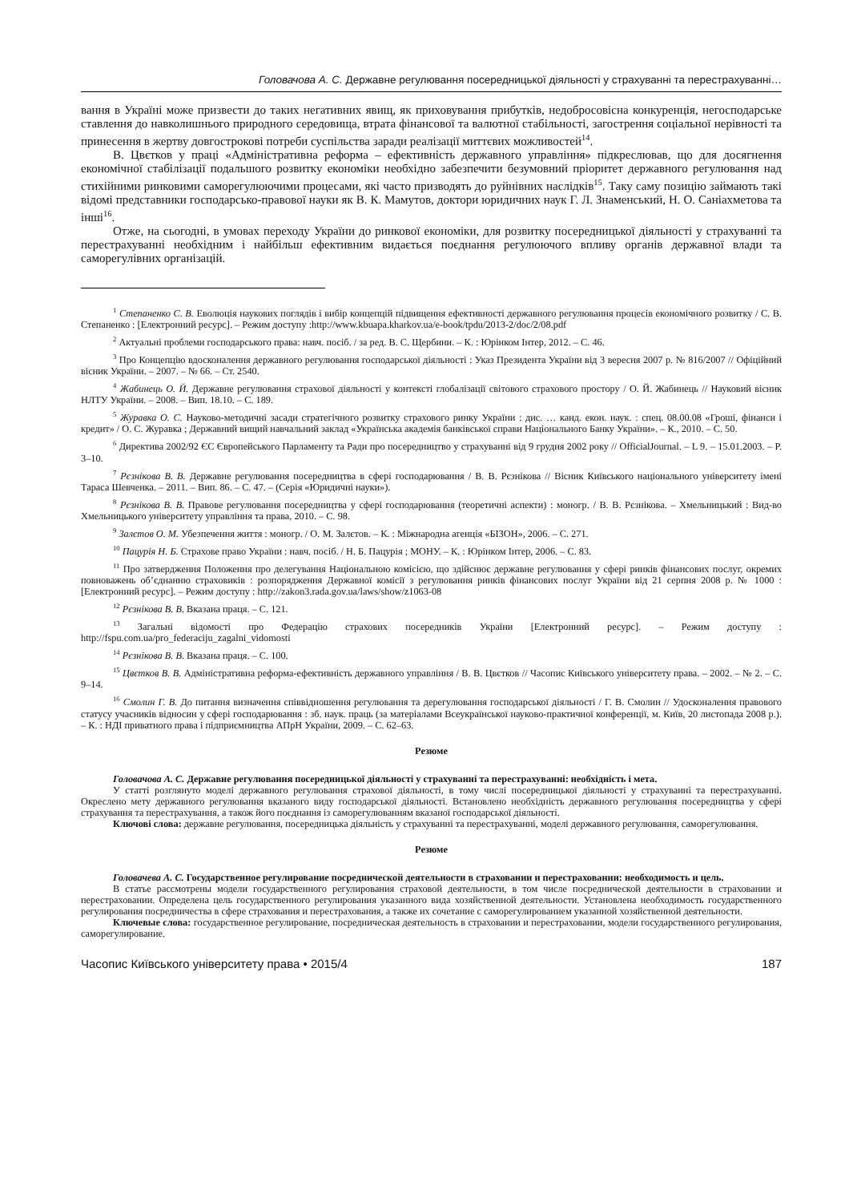Головачова А. С. Державне регулювання посередницької діяльності у страхуванні та перестрахуванні…
вання в Україні може призвести до таких негативних явищ, як приховування прибутків, недобросовісна конкуренція, негосподарське ставлення до навколишнього природного середовища, втрата фінансової та валютної стабільності, загострення соціальної нерівності та принесення в жертву довгострокові потреби суспільства заради реалізації миттєвих можливостей<sup>14</sup>.
В. Цвєтков у праці «Адміністративна реформа – ефективність державного управління» підкреслював, що для досягнення економічної стабілізації подальшого розвитку економіки необхідно забезпечити безумовний пріоритет державного регулювання над стихійними ринковими саморегулюючими процесами, які часто призводять до руйнівних наслідків<sup>15</sup>. Таку саму позицію займають такі відомі представники господарсько-правової науки як В. К. Мамутов, доктори юридичних наук Г. Л. Знаменський, Н. О. Саніахметова та інші<sup>16</sup>.
Отже, на сьогодні, в умовах переходу України до ринкової економіки, для розвитку посередницької діяльності у страхуванні та перестрахуванні необхідним і найбільш ефективним видається поєднання регулюючого впливу органів державної влади та саморегулівних організацій.
<sup>1</sup> Степаненко С. В. Еволюція наукових поглядів і вибір концепцій підвищення ефективності державного регулювання процесів економічного розвитку / С. В. Степаненко : [Електронний ресурс]. – Режим доступу :http://www.kbuapa.kharkov.ua/e-book/tpdu/2013-2/doc/2/08.pdf
<sup>2</sup> Актуальні проблеми господарського права: навч. посіб. / за ред. В. С. Щербини. – К. : Юрінком Інтер, 2012. – С. 46.
<sup>3</sup> Про Концепцію вдосконалення державного регулювання господарської діяльності : Указ Президента України від 3 вересня 2007 р. № 816/2007 // Офіційний вісник України. – 2007. – № 66. – Ст. 2540.
<sup>4</sup> Жабинець О. Й. Державне регулювання страхової діяльності у контексті глобалізації світового страхового простору / О. Й. Жабинець // Науковий вісник НЛТУ України. – 2008. – Вип. 18.10. – С. 189.
<sup>5</sup> Журавка О. С. Науково-методичні засади стратегічного розвитку страхового ринку України : дис. … канд. екон. наук. : спец. 08.00.08 «Гроші, фінанси і кредит» / О. С. Журавка ; Державний вищий навчальний заклад «Українська академія банківської справи Національного Банку України». – К., 2010. – С. 50.
<sup>6</sup> Директива 2002/92 ЄС Європейського Парламенту та Ради про посередництво у страхуванні від 9 грудня 2002 року // OfficialJournal. – L 9. – 15.01.2003. – P. 3–10.
<sup>7</sup> Рєзнікова В. В. Державне регулювання посередництва в сфері господарювання / В. В. Рєзнікова // Вісник Київського національного університету імені Тараса Шевченка. – 2011. – Вип. 86. – С. 47. – (Серія «Юридичні науки»).
<sup>8</sup> Рєзнікова В. В. Правове регулювання посередництва у сфері господарювання (теоретичні аспекти) : моногр. / В. В. Рєзнікова. – Хмельницький : Вид-во Хмельницького університету управління та права, 2010. – С. 98.
<sup>9</sup> Залєтов О. М. Убезпечення життя : моногр. / О. М. Залєтов. – К. : Міжнародна агенція «БІЗОН», 2006. – С. 271.
<sup>10</sup> Пацурія Н. Б. Страхове право України : навч. посіб. / Н. Б. Пацурія ; МОНУ. – К. : Юрінком Інтер, 2006. – С. 83.
<sup>11</sup> Про затвердження Положення про делегування Національною комісією, що здійснює державне регулювання у сфері ринків фінансових послуг, окремих повноважень об’єднанню страховиків : розпорядження Державної комісії з регулювання ринків фінансових послуг України від 21 серпня 2008 р. № 1000 : [Електронний ресурс]. – Режим доступу : http://zakon3.rada.gov.ua/laws/show/z1063-08
<sup>12</sup> Рєзнікова В. В. Вказана праця. – С. 121.
<sup>13</sup> Загальні відомості про Федерацію страхових посередників України [Електронний ресурс]. – Режим доступу : http://fspu.com.ua/pro_federaciju_zagalni_vidomosti
<sup>14</sup> Рєзнікова В. В. Вказана праця. – С. 100.
<sup>15</sup> Цвєтков В. В. Адміністративна реформа-ефективність державного управління / В. В. Цвєтков // Часопис Київського університету права. – 2002. – № 2. – С. 9–14.
<sup>16</sup> Смолин Г. В. До питання визначення співвідношення регулювання та дерегулювання господарської діяльності / Г. В. Смолин // Удосконалення правового статусу учасників відносин у сфері господарювання : зб. наук. праць (за матеріалами Всеукраїнської науково-практичної конференції, м. Київ, 20 листопада 2008 р.). – К. : НДІ приватного права і підприємництва АПрН України, 2009. – С. 62–63.
Резюме
Головачова А. С. Державне регулювання посередницької діяльності у страхуванні та перестрахуванні: необхідність і мета.
У статті розглянуто моделі державного регулювання страхової діяльності, в тому числі посередницької діяльності у страхуванні та перестрахуванні. Окреслено мету державного регулювання вказаного виду господарської діяльності. Встановлено необхідність державного регулювання посередництва у сфері страхування та перестрахування, а також його поєднання із саморегулюванням вказаної господарської діяльності.
Ключові слова: державне регулювання, посередницька діяльність у страхуванні та перестрахуванні, моделі державного регулювання, саморегулювання.
Резюме
Головачева А. С. Государственное регулирование посреднической деятельности в страховании и перестраховании: необходимость и цель.
В статье рассмотрены модели государственного регулирования страховой деятельности, в том числе посреднической деятельности в страховании и перестраховании. Определена цель государственного регулирования указанного вида хозяйственной деятельности. Установлена необходимость государственного регулирования посредничества в сфере страхования и перестрахования, а также их сочетание с саморегулированием указанной хозяйственной деятельности.
Ключевые слова: государственное регулирование, посредническая деятельность в страховании и перестраховании, модели государственного регулирования, саморегулирование.
Часопис Київського університету права • 2015/4 187